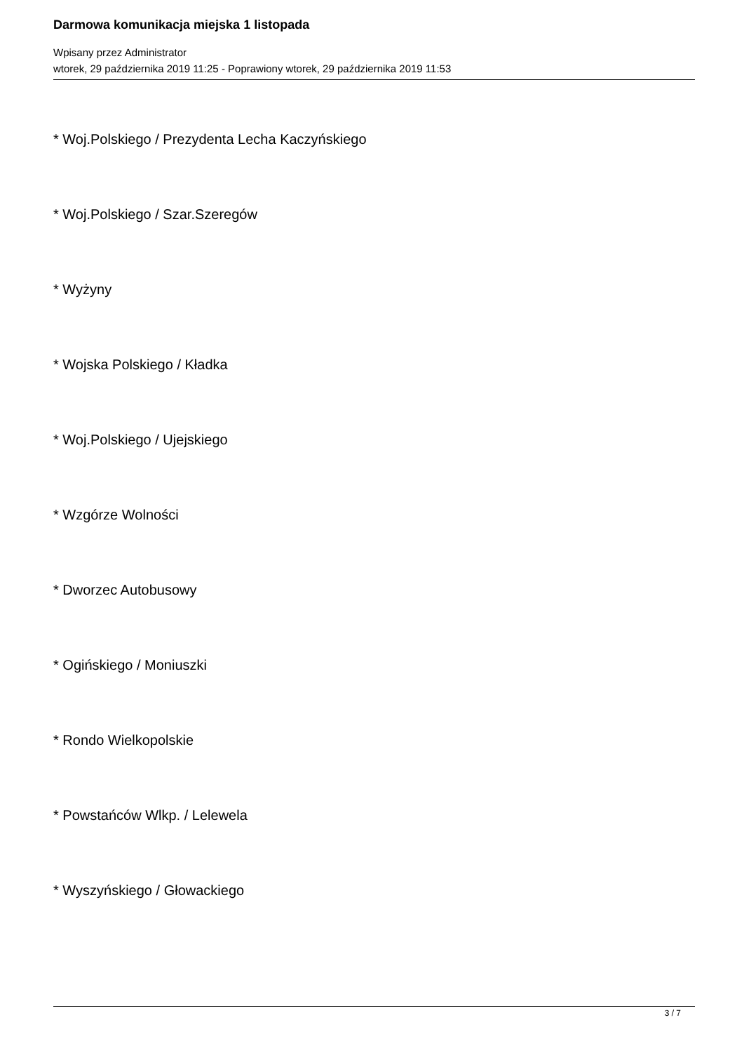Darmowa komunikacja miejska 1 listopada
Wpisany przez Administrator
wtorek, 29 października 2019 11:25 - Poprawiony wtorek, 29 października 2019 11:53
* Woj.Polskiego / Prezydenta Lecha Kaczyńskiego
* Woj.Polskiego / Szar.Szeregów
* Wyżyny
* Wojska Polskiego / Kładka
* Woj.Polskiego / Ujejskiego
* Wzgórze Wolności
* Dworzec Autobusowy
* Ogińskiego / Moniuszki
* Rondo Wielkopolskie
* Powstańców Wlkp. / Lelewela
* Wyszyńskiego / Głowackiego
3 / 7